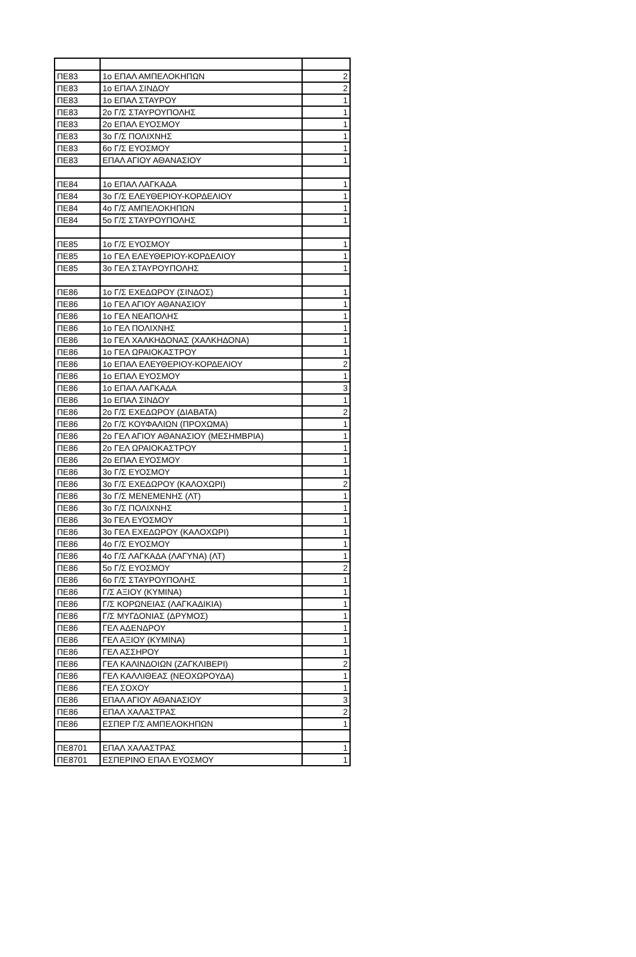| ΠΕ83 | 1ο ΕΠΑΛ ΑΜΠΕΛΟΚΗΠΩΝ | 2 |
| ΠΕ83 | 1ο ΕΠΑΛ ΣΙΝΔΟΥ | 2 |
| ΠΕ83 | 1ο ΕΠΑΛ ΣΤΑΥΡΟΥ | 1 |
| ΠΕ83 | 2ο Γ/Σ ΣΤΑΥΡΟΥΠΟΛΗΣ | 1 |
| ΠΕ83 | 2ο ΕΠΑΛ ΕΥΟΣΜΟΥ | 1 |
| ΠΕ83 | 3ο Γ/Σ ΠΟΛΙΧΝΗΣ | 1 |
| ΠΕ83 | 6ο Γ/Σ ΕΥΟΣΜΟΥ | 1 |
| ΠΕ83 | ΕΠΑΛ ΑΓΙΟΥ ΑΘΑΝΑΣΙΟΥ | 1 |
| ΠΕ84 | 1ο ΕΠΑΛ ΛΑΓΚΑΔΑ | 1 |
| ΠΕ84 | 3ο Γ/Σ ΕΛΕΥΘΕΡΙΟΥ-ΚΟΡΔΕΛΙΟΥ | 1 |
| ΠΕ84 | 4ο Γ/Σ ΑΜΠΕΛΟΚΗΠΩΝ | 1 |
| ΠΕ84 | 5ο Γ/Σ ΣΤΑΥΡΟΥΠΟΛΗΣ | 1 |
| ΠΕ85 | 1ο Γ/Σ ΕΥΟΣΜΟΥ | 1 |
| ΠΕ85 | 1ο ΓΕΛ ΕΛΕΥΘΕΡΙΟΥ-ΚΟΡΔΕΛΙΟΥ | 1 |
| ΠΕ85 | 3ο ΓΕΛ ΣΤΑΥΡΟΥΠΟΛΗΣ | 1 |
| ΠΕ86 | 1ο Γ/Σ ΕΧΕΔΩΡΟΥ (ΣΙΝΔΟΣ) | 1 |
| ΠΕ86 | 1ο ΓΕΛ ΑΓΙΟΥ ΑΘΑΝΑΣΙΟΥ | 1 |
| ΠΕ86 | 1ο ΓΕΛ ΝΕΑΠΟΛΗΣ | 1 |
| ΠΕ86 | 1ο ΓΕΛ ΠΟΛΙΧΝΗΣ | 1 |
| ΠΕ86 | 1ο ΓΕΛ ΧΑΛΚΗΔΟΝΑΣ (ΧΑΛΚΗΔΟΝΑ) | 1 |
| ΠΕ86 | 1ο ΓΕΛ ΩΡΑΙΟΚΑΣΤΡΟΥ | 1 |
| ΠΕ86 | 1ο ΕΠΑΛ ΕΛΕΥΘΕΡΙΟΥ-ΚΟΡΔΕΛΙΟΥ | 2 |
| ΠΕ86 | 1ο ΕΠΑΛ ΕΥΟΣΜΟΥ | 1 |
| ΠΕ86 | 1ο ΕΠΑΛ ΛΑΓΚΑΔΑ | 3 |
| ΠΕ86 | 1ο ΕΠΑΛ ΣΙΝΔΟΥ | 1 |
| ΠΕ86 | 2ο Γ/Σ ΕΧΕΔΩΡΟΥ (ΔΙΑΒΑΤΑ) | 2 |
| ΠΕ86 | 2ο Γ/Σ ΚΟΥΦΑΛΙΩΝ (ΠΡΟΧΩΜΑ) | 1 |
| ΠΕ86 | 2ο ΓΕΛ ΑΓΙΟΥ ΑΘΑΝΑΣΙΟΥ (ΜΕΣΗΜΒΡΙΑ) | 1 |
| ΠΕ86 | 2ο ΓΕΛ ΩΡΑΙΟΚΑΣΤΡΟΥ | 1 |
| ΠΕ86 | 2ο ΕΠΑΛ ΕΥΟΣΜΟΥ | 1 |
| ΠΕ86 | 3ο Γ/Σ ΕΥΟΣΜΟΥ | 1 |
| ΠΕ86 | 3ο Γ/Σ ΕΧΕΔΩΡΟΥ (ΚΑΛΟΧΩΡΙ) | 2 |
| ΠΕ86 | 3ο Γ/Σ ΜΕΝΕΜΕΝΗΣ (ΛΤ) | 1 |
| ΠΕ86 | 3ο Γ/Σ ΠΟΛΙΧΝΗΣ | 1 |
| ΠΕ86 | 3ο ΓΕΛ ΕΥΟΣΜΟΥ | 1 |
| ΠΕ86 | 3ο ΓΕΛ ΕΧΕΔΩΡΟΥ (ΚΑΛΟΧΩΡΙ) | 1 |
| ΠΕ86 | 4ο Γ/Σ ΕΥΟΣΜΟΥ | 1 |
| ΠΕ86 | 4ο Γ/Σ ΛΑΓΚΑΔΑ (ΛΑΓΥΝΑ) (ΛΤ) | 1 |
| ΠΕ86 | 5ο Γ/Σ ΕΥΟΣΜΟΥ | 2 |
| ΠΕ86 | 6ο Γ/Σ ΣΤΑΥΡΟΥΠΟΛΗΣ | 1 |
| ΠΕ86 | Γ/Σ ΑΞΙΟΥ (ΚΥΜΙΝΑ) | 1 |
| ΠΕ86 | Γ/Σ ΚΟΡΩΝΕΙΑΣ (ΛΑΓΚΑΔΙΚΙΑ) | 1 |
| ΠΕ86 | Γ/Σ ΜΥΓΔΟΝΙΑΣ (ΔΡΥΜΟΣ) | 1 |
| ΠΕ86 | ΓΕΛ ΑΔΕΝΔΡΟΥ | 1 |
| ΠΕ86 | ΓΕΛ ΑΞΙΟΥ (ΚΥΜΙΝΑ) | 1 |
| ΠΕ86 | ΓΕΛ ΑΣΣΗΡΟΥ | 1 |
| ΠΕ86 | ΓΕΛ ΚΑΛΙΝΔΟΙΩΝ (ΖΑΓΚΛΙΒΕΡΙ) | 2 |
| ΠΕ86 | ΓΕΛ ΚΑΛΛΙΘΕΑΣ (ΝΕΟΧΩΡΟΥΔΑ) | 1 |
| ΠΕ86 | ΓΕΛ ΣΟΧΟΥ | 1 |
| ΠΕ86 | ΕΠΑΛ ΑΓΙΟΥ ΑΘΑΝΑΣΙΟΥ | 3 |
| ΠΕ86 | ΕΠΑΛ ΧΑΛΑΣΤΡΑΣ | 2 |
| ΠΕ86 | ΕΣΠΕΡ Γ/Σ ΑΜΠΕΛΟΚΗΠΩΝ | 1 |
| ΠΕ8701 | ΕΠΑΛ ΧΑΛΑΣΤΡΑΣ | 1 |
| ΠΕ8701 | ΕΣΠΕΡΙΝΟ ΕΠΑΛ ΕΥΟΣΜΟΥ | 1 |